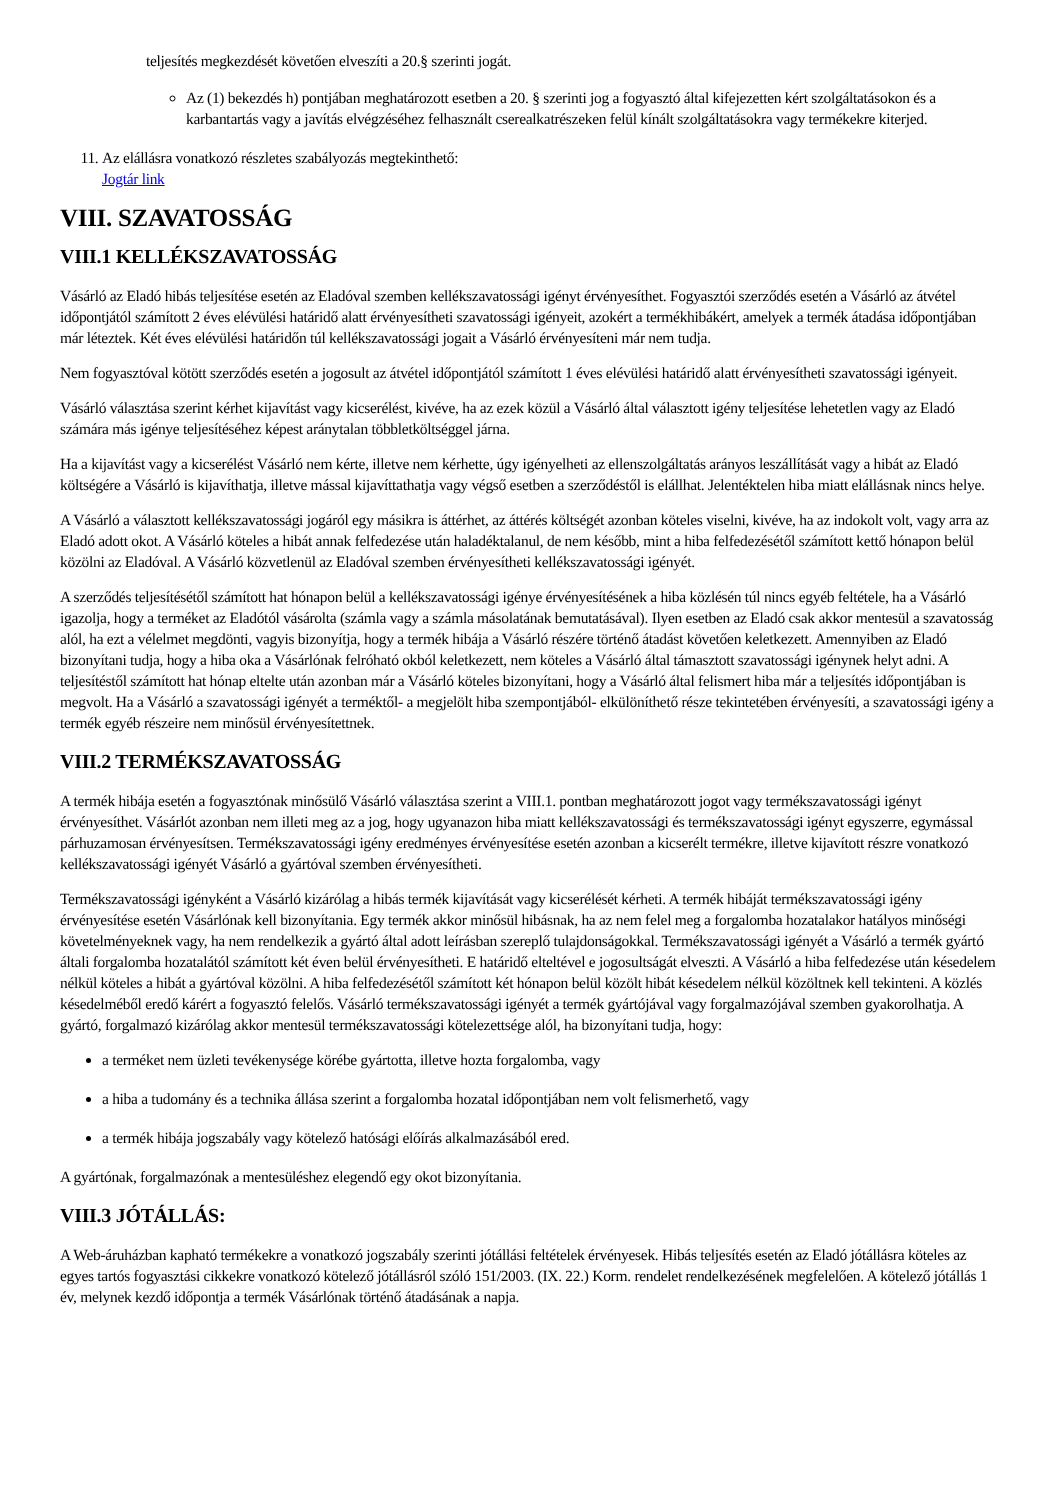teljesítés megkezdését követően elveszíti a 20.§ szerinti jogát.
Az (1) bekezdés h) pontjában meghatározott esetben a 20. § szerinti jog a fogyasztó által kifejezetten kért szolgáltatásokon és a karbantartás vagy a javítás elvégzéséhez felhasznált cserealkatrészeken felül kínált szolgáltatásokra vagy termékekre kiterjed.
11. Az elállásra vonatkozó részletes szabályozás megtekinthető:
Jogtár link
VIII. SZAVATOSSÁG
VIII.1 KELLÉKSZAVATOSSÁG
Vásárló az Eladó hibás teljesítése esetén az Eladóval szemben kellékszavatossági igényt érvényesíthet. Fogyasztói szerződés esetén a Vásárló az átvétel időpontjától számított 2 éves elévülési határidő alatt érvényesítheti szavatossági igényeit, azokért a termékhibákért, amelyek a termék átadása időpontjában már léteztek. Két éves elévülési határidőn túl kellékszavatossági jogait a Vásárló érvényesíteni már nem tudja.
Nem fogyasztóval kötött szerződés esetén a jogosult az átvétel időpontjától számított 1 éves elévülési határidő alatt érvényesítheti szavatossági igényeit.
Vásárló választása szerint kérhet kijavítást vagy kicserélést, kivéve, ha az ezek közül a Vásárló által választott igény teljesítése lehetetlen vagy az Eladó számára más igénye teljesítéséhez képest aránytalan többletköltséggel járna.
Ha a kijavítást vagy a kicserélést Vásárló nem kérte, illetve nem kérhette, úgy igényelheti az ellenszolgáltatás arányos leszállítását vagy a hibát az Eladó költségére a Vásárló is kijavíthatja, illetve mással kijavíttathatja vagy végső esetben a szerződéstől is elállhat. Jelentéktelen hiba miatt elállásnak nincs helye.
A Vásárló a választott kellékszavatossági jogáról egy másikra is áttérhet, az áttérés költségét azonban köteles viselni, kivéve, ha az indokolt volt, vagy arra az Eladó adott okot. A Vásárló köteles a hibát annak felfedezése után haladéktalanul, de nem később, mint a hiba felfedezésétől számított kettő hónapon belül közölni az Eladóval. A Vásárló közvetlenül az Eladóval szemben érvényesítheti kellékszavatossági igényét.
A szerződés teljesítésétől számított hat hónapon belül a kellékszavatossági igénye érvényesítésének a hiba közlésén túl nincs egyéb feltétele, ha a Vásárló igazolja, hogy a terméket az Eladótól vásárolta (számla vagy a számla másolatának bemutatásával). Ilyen esetben az Eladó csak akkor mentesül a szavatosság alól, ha ezt a vélelmet megdönti, vagyis bizonyítja, hogy a termék hibája a Vásárló részére történő átadást követően keletkezett. Amennyiben az Eladó bizonyítani tudja, hogy a hiba oka a Vásárlónak felróható okból keletkezett, nem köteles a Vásárló által támasztott szavatossági igénynek helyt adni. A teljesítéstől számított hat hónap eltelte után azonban már a Vásárló köteles bizonyítani, hogy a Vásárló által felismert hiba már a teljesítés időpontjában is megvolt. Ha a Vásárló a szavatossági igényét a terméktől- a megjelölt hiba szempontjából- elkülöníthető része tekintetében érvényesíti, a szavatossági igény a termék egyéb részeire nem minősül érvényesítettnek.
VIII.2 TERMÉKSZAVATOSSÁG
A termék hibája esetén a fogyasztónak minősülő Vásárló választása szerint a VIII.1. pontban meghatározott jogot vagy termékszavatossági igényt érvényesíthet. Vásárlót azonban nem illeti meg az a jog, hogy ugyanazon hiba miatt kellékszavatossági és termékszavatossági igényt egyszerre, egymással párhuzamosan érvényesítsen. Termékszavatossági igény eredményes érvényesítése esetén azonban a kicserélt termékre, illetve kijavított részre vonatkozó kellékszavatossági igényét Vásárló a gyártóval szemben érvényesítheti.
Termékszavatossági igényként a Vásárló kizárólag a hibás termék kijavítását vagy kicserélését kérheti. A termék hibáját termékszavatossági igény érvényesítése esetén Vásárlónak kell bizonyítania. Egy termék akkor minősül hibásnak, ha az nem felel meg a forgalomba hozatalakor hatályos minőségi követelményeknek vagy, ha nem rendelkezik a gyártó által adott leírásban szereplő tulajdonságokkal. Termékszavatossági igényét a Vásárló a termék gyártó általi forgalomba hozatalától számított két éven belül érvényesítheti. E határidő elteltével e jogosultságát elveszti. A Vásárló a hiba felfedezése után késedelem nélkül köteles a hibát a gyártóval közölni. A hiba felfedezésétől számított két hónapon belül közölt hibát késedelem nélkül közöltnek kell tekinteni. A közlés késedelméből eredő kárért a fogyasztó felelős. Vásárló termékszavatossági igényét a termék gyártójával vagy forgalmazójával szemben gyakorolhatja. A gyártó, forgalmazó kizárólag akkor mentesül termékszavatossági kötelezettsége alól, ha bizonyítani tudja, hogy:
a terméket nem üzleti tevékenysége körébe gyártotta, illetve hozta forgalomba, vagy
a hiba a tudomány és a technika állása szerint a forgalomba hozatal időpontjában nem volt felismerhető, vagy
a termék hibája jogszabály vagy kötelező hatósági előírás alkalmazásából ered.
A gyártónak, forgalmazónak a mentesüléshez elegendő egy okot bizonyítania.
VIII.3 JÓTÁLLÁS:
A Web-áruházban kapható termékekre a vonatkozó jogszabály szerinti jótállási feltételek érvényesek. Hibás teljesítés esetén az Eladó jótállásra köteles az egyes tartós fogyasztási cikkekre vonatkozó kötelező jótállásról szóló 151/2003. (IX. 22.) Korm. rendelet rendelkezésének megfelelően. A kötelező jótállás 1 év, melynek kezdő időpontja a termék Vásárlónak történő átadásának a napja.